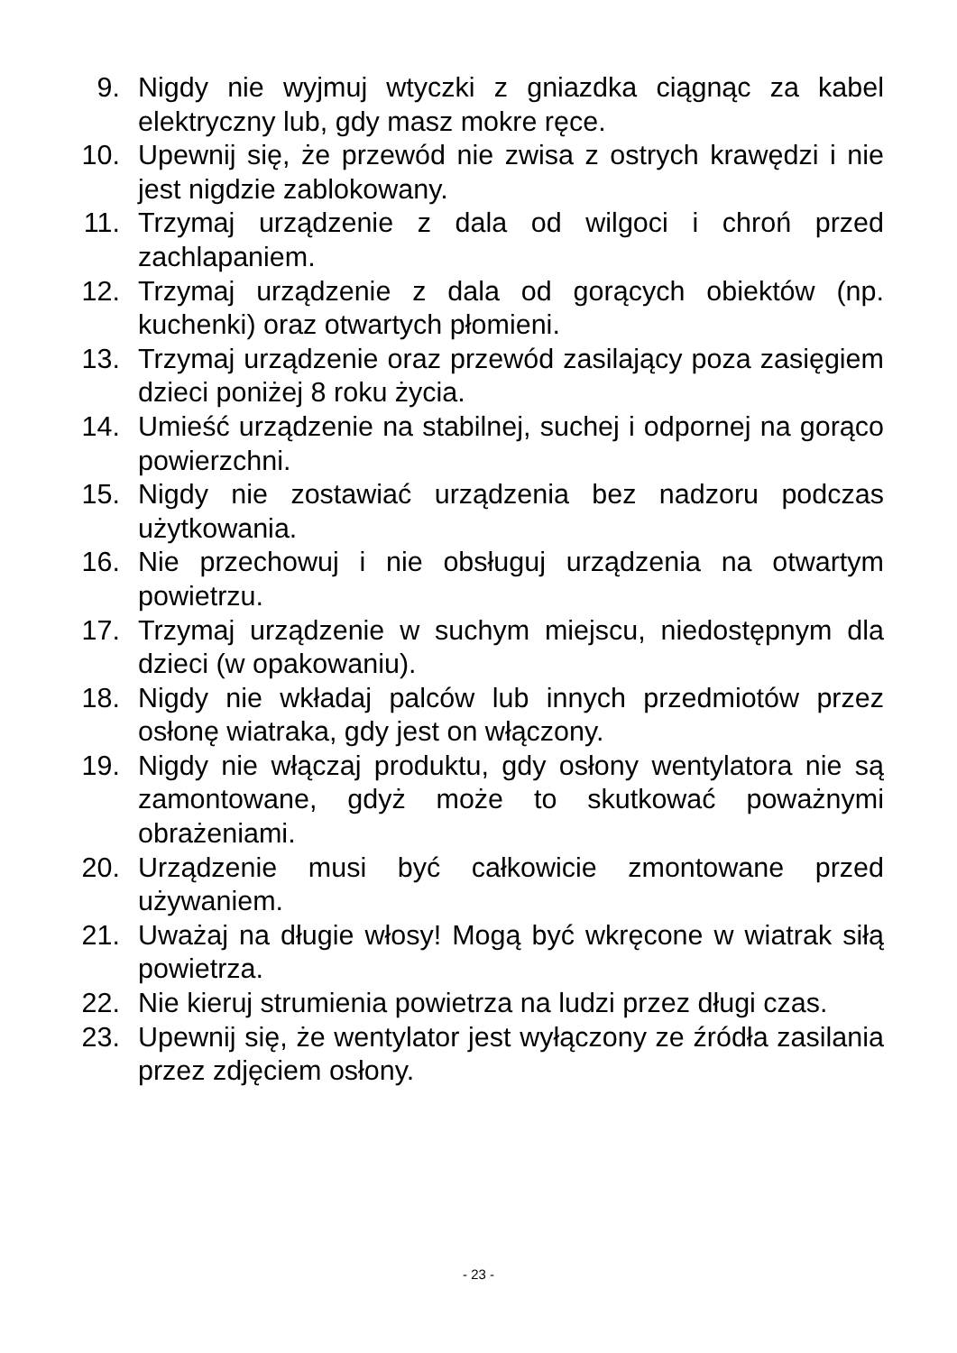9. Nigdy nie wyjmuj wtyczki z gniazdka ciągnąc za kabel elektryczny lub, gdy masz mokre ręce.
10. Upewnij się, że przewód nie zwisa z ostrych krawędzi i nie jest nigdzie zablokowany.
11. Trzymaj urządzenie z dala od wilgoci i chroń przed zachlapaniem.
12. Trzymaj urządzenie z dala od gorących obiektów (np. kuchenki) oraz otwartych płomieni.
13. Trzymaj urządzenie oraz przewód zasilający poza zasięgiem dzieci poniżej 8 roku życia.
14. Umieść urządzenie na stabilnej, suchej i odpornej na gorąco powierzchni.
15. Nigdy nie zostawiać urządzenia bez nadzoru podczas użytkowania.
16. Nie przechowuj i nie obsługuj urządzenia na otwartym powietrzu.
17. Trzymaj urządzenie w suchym miejscu, niedostępnym dla dzieci (w opakowaniu).
18. Nigdy nie wkładaj palców lub innych przedmiotów przez osłonę wiatraka, gdy jest on włączony.
19. Nigdy nie włączaj produktu, gdy osłony wentylatora nie są zamontowane, gdyż może to skutkować poważnymi obrażeniami.
20. Urządzenie musi być całkowicie zmontowane przed używaniem.
21. Uważaj na długie włosy! Mogą być wkręcone w wiatrak siłą powietrza.
22. Nie kieruj strumienia powietrza na ludzi przez długi czas.
23. Upewnij się, że wentylator jest wyłączony ze źródła zasilania przez zdjęciem osłony.
- 23 -